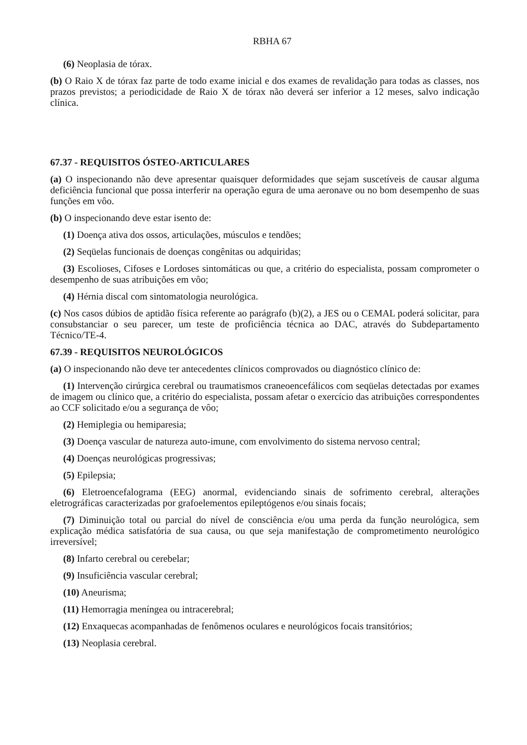RBHA 67
(6) Neoplasia de tórax.
(b) O Raio X de tórax faz parte de todo exame inicial e dos exames de revalidação para todas as classes, nos prazos previstos; a periodicidade de Raio X de tórax não deverá ser inferior a 12 meses, salvo indicação clínica.
67.37 - REQUISITOS ÓSTEO-ARTICULARES
(a) O inspecionando não deve apresentar quaisquer deformidades que sejam suscetíveis de causar alguma deficiência funcional que possa interferir na operação egura de uma aeronave ou no bom desempenho de suas funções em vôo.
(b) O inspecionando deve estar isento de:
(1) Doença ativa dos ossos, articulações, músculos e tendões;
(2) Seqüelas funcionais de doenças congênitas ou adquiridas;
(3) Escolioses, Cifoses e Lordoses sintomáticas ou que, a critério do especialista, possam comprometer o desempenho de suas atribuições em vôo;
(4) Hérnia discal com sintomatologia neurológica.
(c) Nos casos dúbios de aptidão física referente ao parágrafo (b)(2), a JES ou o CEMAL poderá solicitar, para consubstanciar o seu parecer, um teste de proficiência técnica ao DAC, através do Subdepartamento Técnico/TE-4.
67.39 - REQUISITOS NEUROLÓGICOS
(a) O inspecionando não deve ter antecedentes clínicos comprovados ou diagnóstico clínico de:
(1) Intervenção cirúrgica cerebral ou traumatismos craneoencefálicos com seqüelas detectadas por exames de imagem ou clínico que, a critério do especialista, possam afetar o exercício das atribuições correspondentes ao CCF solicitado e/ou a segurança de vôo;
(2) Hemiplegia ou hemiparesia;
(3) Doença vascular de natureza auto-imune, com envolvimento do sistema nervoso central;
(4) Doenças neurológicas progressivas;
(5) Epilepsia;
(6) Eletroencefalograma (EEG) anormal, evidenciando sinais de sofrimento cerebral, alterações eletrográficas caracterizadas por grafoelementos epileptógenos e/ou sinais focais;
(7) Diminuição total ou parcial do nível de consciência e/ou uma perda da função neurológica, sem explicação médica satisfatória de sua causa, ou que seja manifestação de comprometimento neurológico irreversível;
(8) Infarto cerebral ou cerebelar;
(9) Insuficiência vascular cerebral;
(10) Aneurisma;
(11) Hemorragia meníngea ou intracerebral;
(12) Enxaquecas acompanhadas de fenômenos oculares e neurológicos focais transitórios;
(13) Neoplasia cerebral.